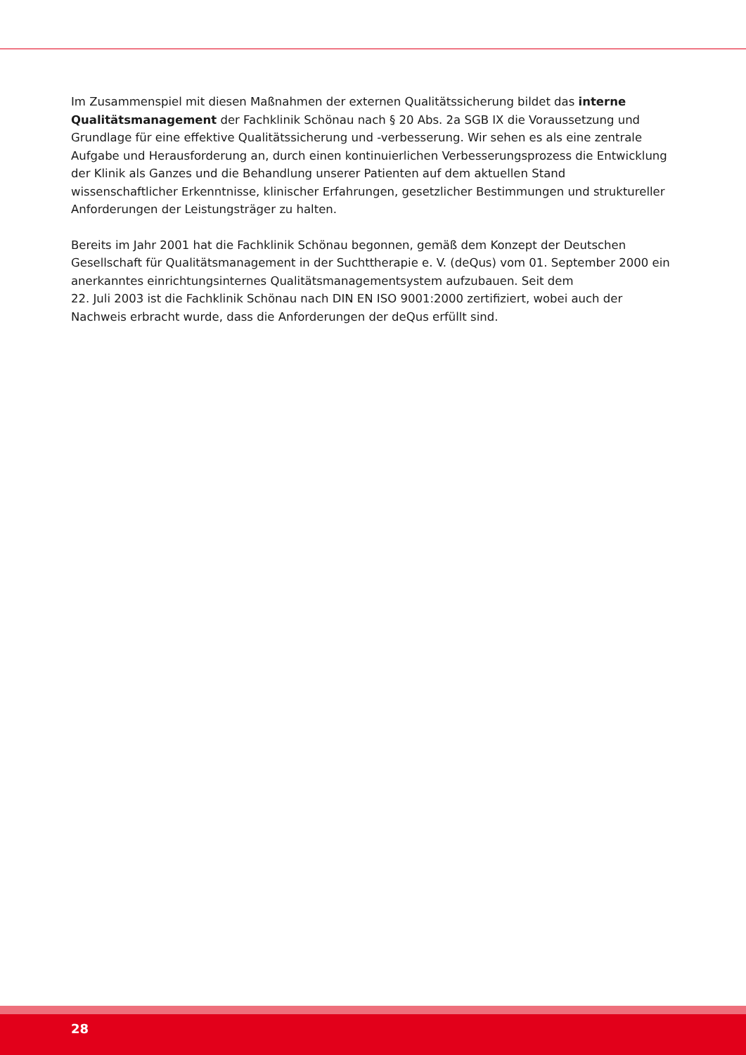Im Zusammenspiel mit diesen Maßnahmen der externen Qualitätssicherung bildet das interne Qualitätsmanagement der Fachklinik Schönau nach § 20 Abs. 2a SGB IX die Voraussetzung und Grundlage für eine effektive Qualitätssicherung und -verbesserung. Wir sehen es als eine zentrale Aufgabe und Herausforderung an, durch einen kontinuierlichen Verbesserungsprozess die Entwicklung der Klinik als Ganzes und die Behandlung unserer Patienten auf dem aktuellen Stand wissenschaftlicher Erkenntnisse, klinischer Erfahrungen, gesetzlicher Bestimmungen und struktureller Anforderungen der Leistungsträger zu halten.
Bereits im Jahr 2001 hat die Fachklinik Schönau begonnen, gemäß dem Konzept der Deutschen Gesellschaft für Qualitätsmanagement in der Suchttherapie e. V. (deQus) vom 01. September 2000 ein anerkanntes einrichtungsinternes Qualitätsmanagementsystem aufzubauen. Seit dem
22. Juli 2003 ist die Fachklinik Schönau nach DIN EN ISO 9001:2000 zertifiziert, wobei auch der Nachweis erbracht wurde, dass die Anforderungen der deQus erfüllt sind.
28